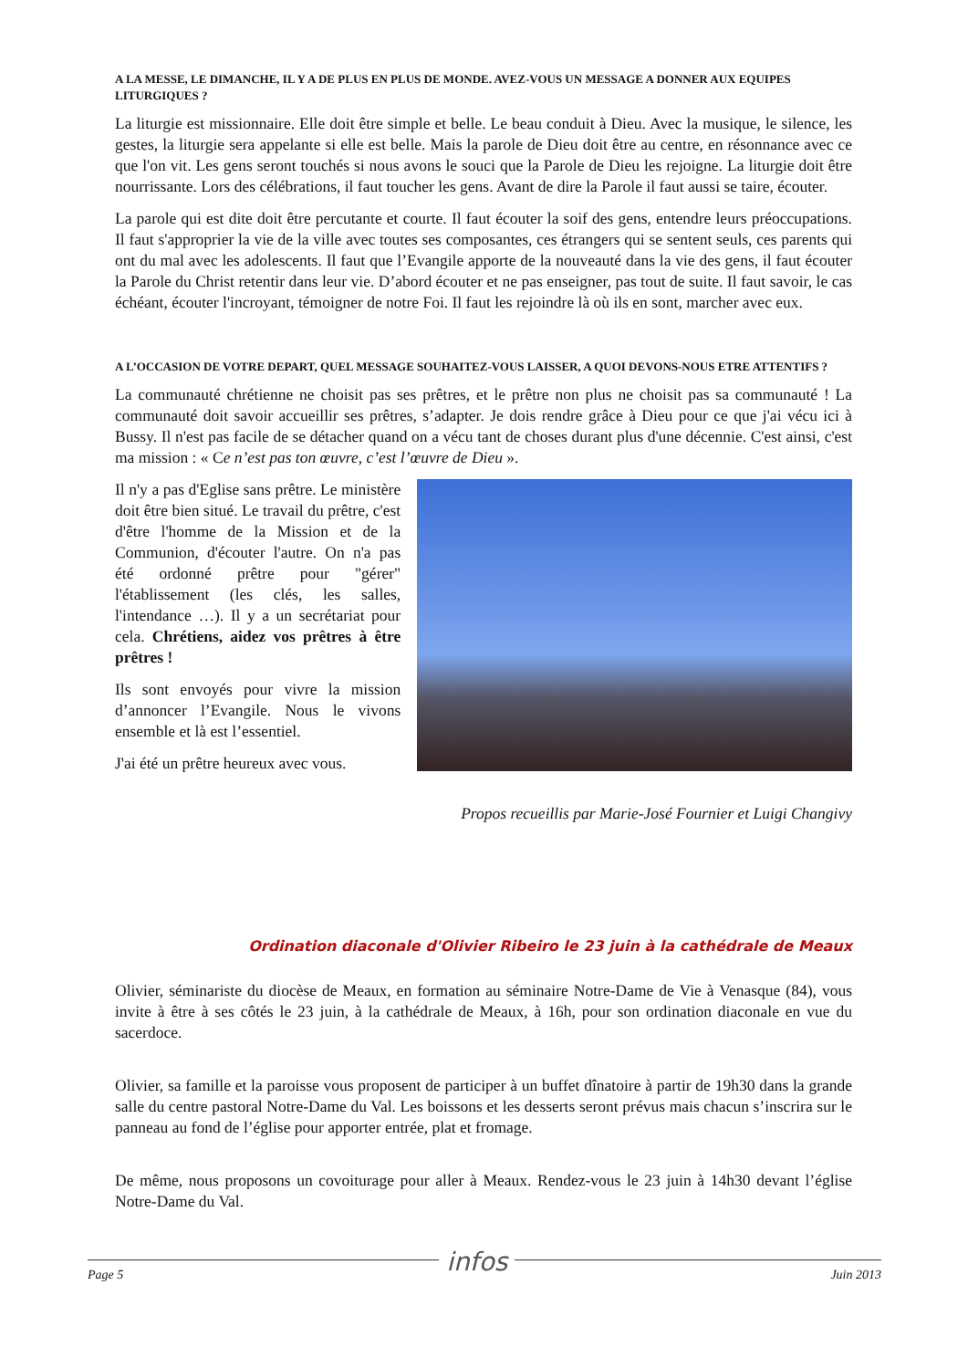A LA MESSE, LE DIMANCHE, IL Y A DE PLUS EN PLUS DE MONDE. AVEZ-VOUS UN MESSAGE A DONNER AUX EQUIPES LITURGIQUES ?
La liturgie est missionnaire. Elle doit être simple et belle. Le beau conduit à Dieu. Avec la musique, le silence, les gestes, la liturgie sera appelante si elle est belle. Mais la parole de Dieu doit être au centre, en résonnance avec ce que l'on vit. Les gens seront touchés si nous avons le souci que la Parole de Dieu les rejoigne. La liturgie doit être nourrissante. Lors des célébrations, il faut toucher les gens. Avant de dire la Parole il faut aussi se taire, écouter.
La parole qui est dite doit être percutante et courte. Il faut écouter la soif des gens, entendre leurs préoccupations. Il faut s'approprier la vie de la ville avec toutes ses composantes, ces étrangers qui se sentent seuls, ces parents qui ont du mal avec les adolescents. Il faut que l’Evangile apporte de la nouveauté dans la vie des gens, il faut écouter la Parole du Christ retentir dans leur vie. D’abord écouter et ne pas enseigner, pas tout de suite. Il faut savoir, le cas échéant, écouter l'incroyant, témoigner de notre Foi. Il faut les rejoindre là où ils en sont, marcher avec eux.
A L’OCCASION DE VOTRE DEPART, QUEL MESSAGE SOUHAITEZ-VOUS LAISSER, A QUOI DEVONS-NOUS ETRE ATTENTIFS ?
La communauté chrétienne ne choisit pas ses prêtres, et le prêtre non plus ne choisit pas sa communauté ! La communauté doit savoir accueillir ses prêtres, s’adapter. Je dois rendre grâce à Dieu pour ce que j'ai vécu ici à Bussy. Il n'est pas facile de se détacher quand on a vécu tant de choses durant plus d'une décennie. C'est ainsi, c'est ma mission : « Ce n’est pas ton œuvre, c’est l’œuvre de Dieu ».
Il n'y a pas d'Eglise sans prêtre. Le ministère doit être bien situé. Le travail du prêtre, c'est d'être l'homme de la Mission et de la Communion, d'écouter l'autre. On n'a pas été ordonné prêtre pour "gérer" l'établissement (les clés, les salles, l'intendance …). Il y a un secrétariat pour cela. Chrétiens, aidez vos prêtres à être prêtres !
Ils sont envoyés pour vivre la mission d’annoncer l’Evangile. Nous le vivons ensemble et là est l’essentiel.
J'ai été un prêtre heureux avec vous.
Propos recueillis par Marie-José Fournier et Luigi Changivy
Ordination diaconale d'Olivier Ribeiro le 23 juin à la cathédrale de Meaux
Olivier, séminariste du diocèse de Meaux, en formation au séminaire Notre-Dame de Vie à Venasque (84), vous invite à être à ses côtés le 23 juin, à la cathédrale de Meaux, à 16h, pour son ordination diaconale en vue du sacerdoce.
Olivier, sa famille et la paroisse vous proposent de participer à un buffet dînatoire à partir de 19h30 dans la grande salle du centre pastoral Notre-Dame du Val. Les boissons et les desserts seront prévus mais chacun s’inscrira sur le panneau au fond de l’église pour apporter entrée, plat et fromage.
De même, nous proposons un covoiturage pour aller à Meaux. Rendez-vous le 23 juin à 14h30 devant l’église Notre-Dame du Val.
Page 5 infos Juin 2013